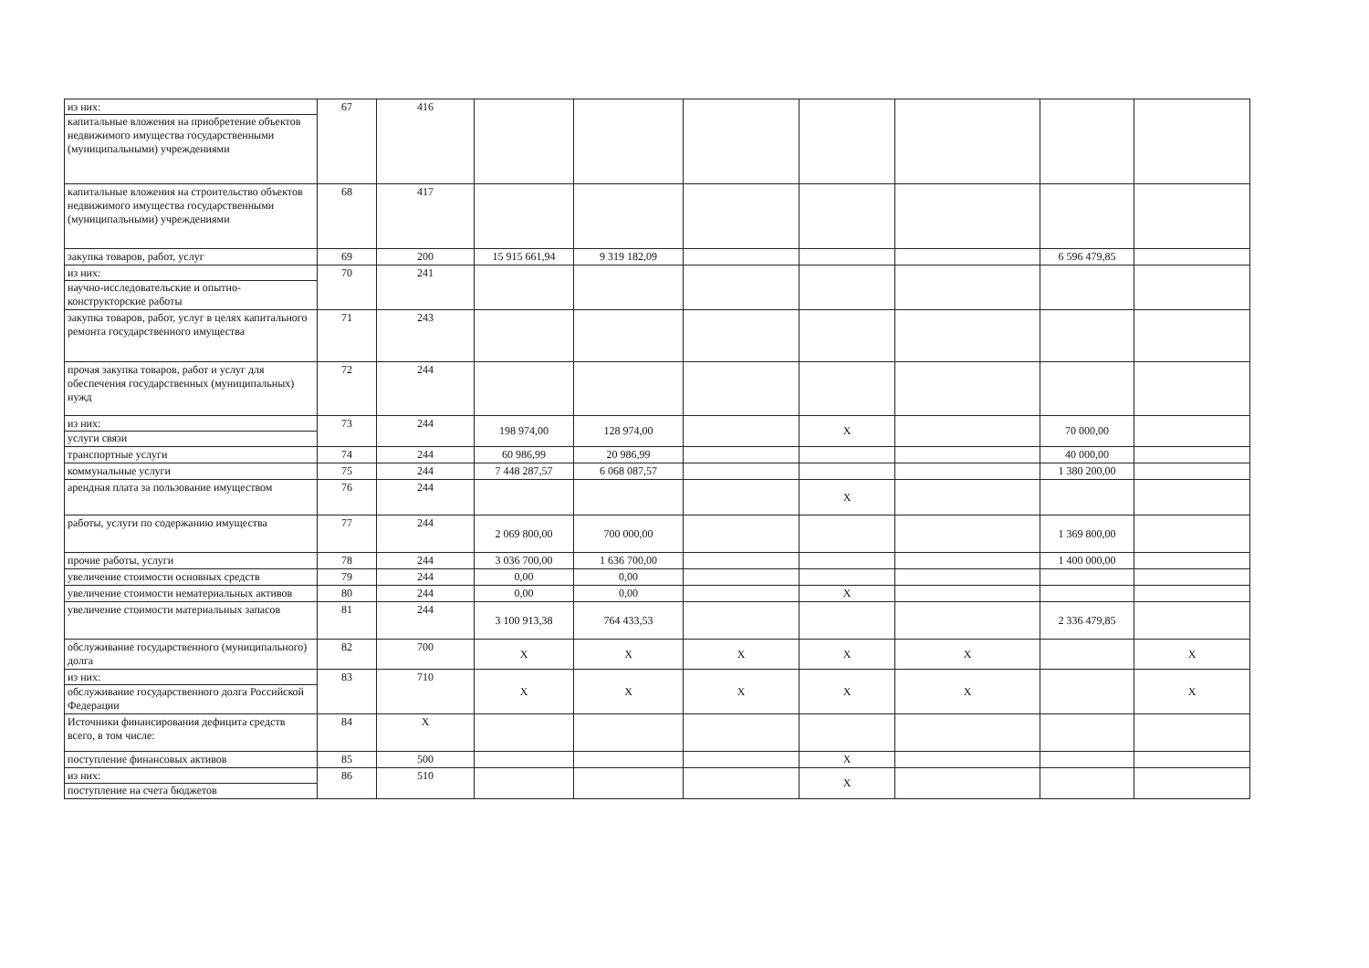| из них: капитальные вложения на приобретение объектов недвижимого имущества государственными (муниципальными) учреждениями | 67 | 416 | | | | | | | |
| капитальные вложения на строительство объектов недвижимого имущества государственными (муниципальными) учреждениями | 68 | 417 | | | | | | | |
| закупка товаров, работ, услуг | 69 | 200 | 15 915 661,94 | 9 319 182,09 | | | | 6 596 479,85 | |
| из них: научно-исследовательские и опытно-конструкторские работы | 70 | 241 | | | | | | | |
| закупка товаров, работ, услуг в целях капитального ремонта государственного имущества | 71 | 243 | | | | | | | |
| прочая закупка товаров, работ и услуг для обеспечения государственных (муниципальных) нужд | 72 | 244 | | | | | | | |
| из них: услуги связи | 73 | 244 | 198 974,00 | 128 974,00 | | X | | 70 000,00 | |
| транспортные услуги | 74 | 244 | 60 986,99 | 20 986,99 | | | | 40 000,00 | |
| коммунальные услуги | 75 | 244 | 7 448 287,57 | 6 068 087,57 | | | | 1 380 200,00 | |
| арендная плата за пользование имуществом | 76 | 244 | | | | X | | | |
| работы, услуги по содержанию имущества | 77 | 244 | 2 069 800,00 | 700 000,00 | | | | 1 369 800,00 | |
| прочие работы, услуги | 78 | 244 | 3 036 700,00 | 1 636 700,00 | | | | 1 400 000,00 | |
| увеличение стоимости основных средств | 79 | 244 | 0,00 | 0,00 | | | | | |
| увеличение стоимости нематериальных активов | 80 | 244 | 0,00 | 0,00 | | X | | | |
| увеличение стоимости материальных запасов | 81 | 244 | 3 100 913,38 | 764 433,53 | | | | 2 336 479,85 | |
| обслуживание государственного (муниципального) долга | 82 | 700 | X | X | X | X | X | | X |
| из них: обслуживание государственного долга Российской Федерации | 83 | 710 | X | X | X | X | X | | X |
| Источники финансирования дефицита средств всего, в том числе: | 84 | X | | | | | | | |
| поступление финансовых активов | 85 | 500 | | | | X | | | |
| из них: поступление на счета бюджетов | 86 | 510 | | | | X | | | |